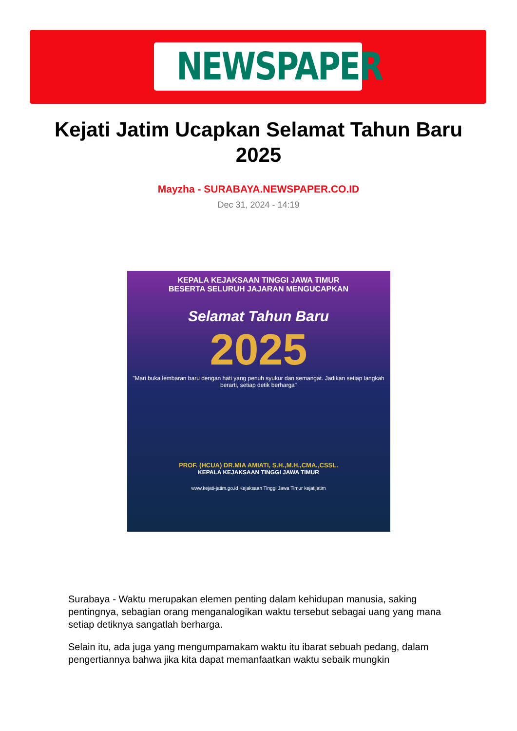NEWSPAPER
Kejati Jatim Ucapkan Selamat Tahun Baru 2025
Mayzha - SURABAYA.NEWSPAPER.CO.ID
Dec 31, 2024 - 14:19
KEPALA KEJAKSAAN TINGGI JAWA TIMUR
BESERTA SELURUH JAJARAN MENGUCAPKAN
Selamat Tahun Baru
2025
"Mari buka lembaran baru dengan hati yang penuh syukur dan semangat. Jadikan setiap langkah berarti, setiap detik berharga"
PROF. (HCUA) DR.MIA AMIATI, S.H.,M.H.,CMA.,CSSL.
KEPALA KEJAKSAAN TINGGI JAWA TIMUR
www.kejati-jatim.go.id Kejaksaan Tinggi Jawa Timur kejatijatim
Surabaya - Waktu merupakan elemen penting dalam kehidupan manusia, saking pentingnya, sebagian orang menganalogikan waktu tersebut sebagai uang yang mana setiap detiknya sangatlah berharga.
Selain itu, ada juga yang mengumpamakam waktu itu ibarat sebuah pedang, dalam pengertiannya bahwa jika kita dapat memanfaatkan waktu sebaik mungkin